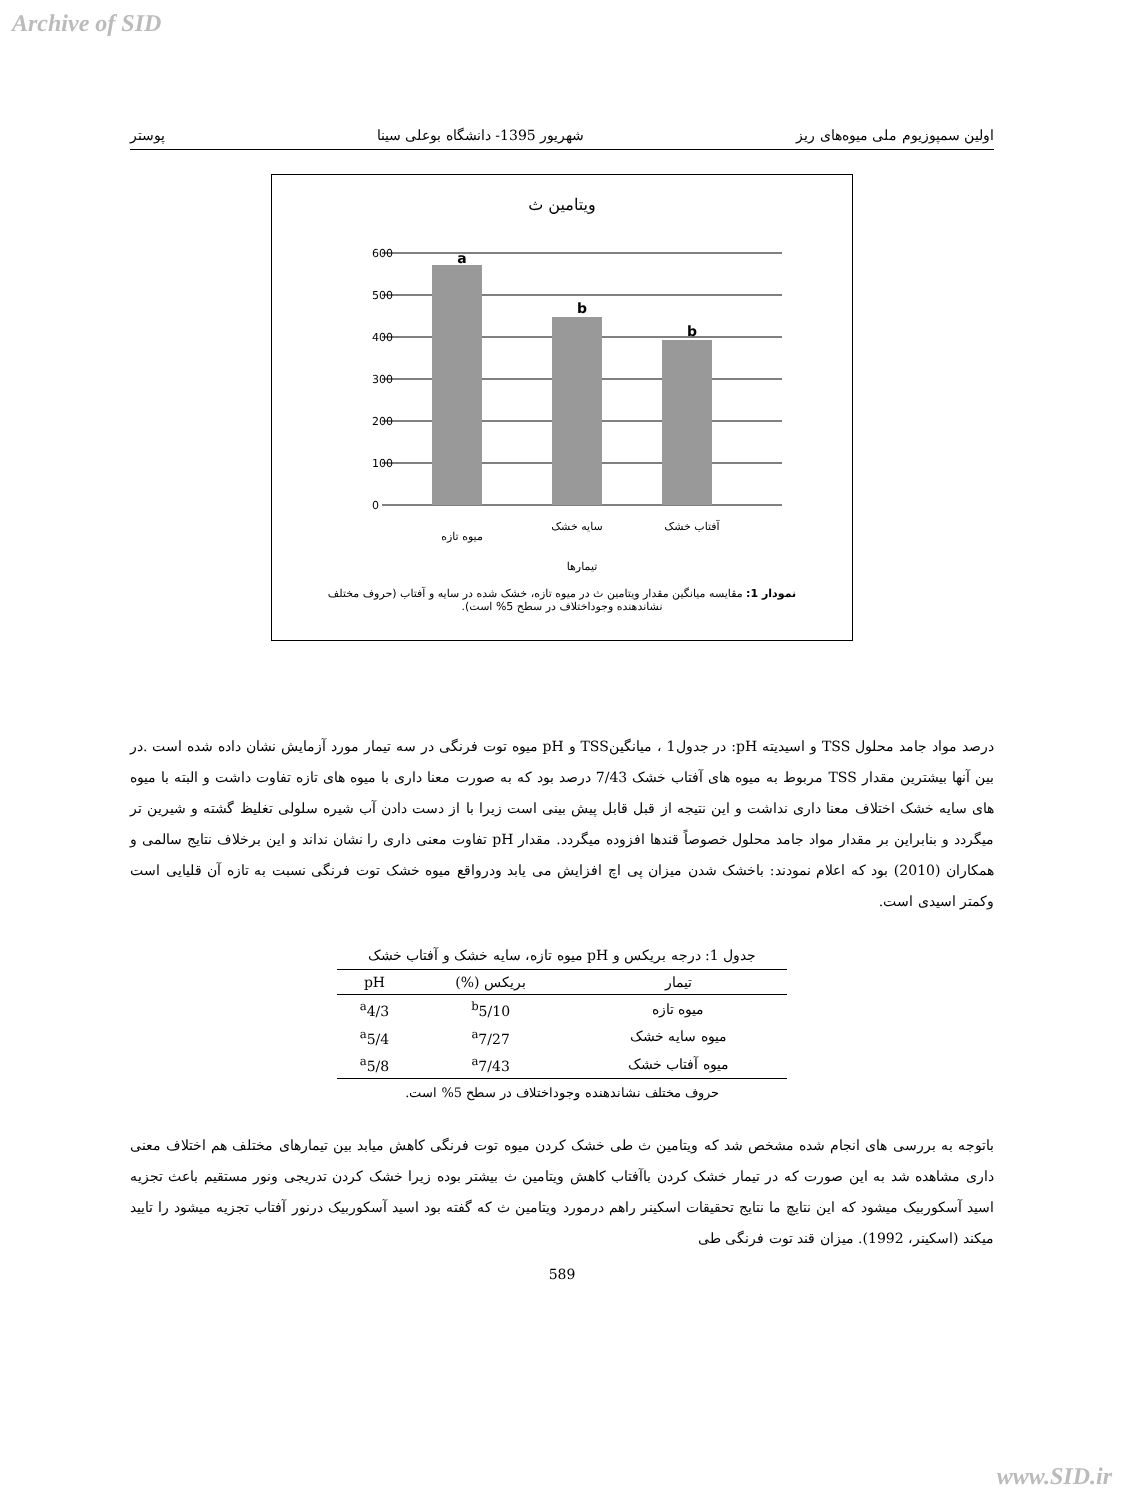Archive of SID
اولین سمپوزیوم ملی میوه‌های ریز شهریور 1395- دانشگاه بوعلی سینا پوستر
ویتامین ث
600
500
400
300
200
100
0
a
b
b
میوه تازه
سایه خشک
آفتاب خشک
تیمارها
نمودار 1: مقایسه میانگین مقدار ویتامین ث در میوه تازه، خشک شده در سایه و آفتاب (حروف مختلف نشاندهنده وجوداختلاف در سطح 5% است).
درصد مواد جامد محلول TSS و اسیدیته pH: در جدول1 ، میانگینTSS و pH میوه توت فرنگی در سه تیمار مورد آزمایش نشان داده شده است .در بین آنها بیشترین مقدار TSS مربوط به میوه های آفتاب خشک 7/43 درصد بود که به صورت معنا داری با میوه های تازه تفاوت داشت و البته با میوه های سایه خشک اختلاف معنا داری نداشت و این نتیجه از قبل قابل پیش بینی است زیرا با از دست دادن آب شیره سلولی تغلیظ گشته و شیرین تر میگردد و بنابراین بر مقدار مواد جامد محلول خصوصاً قندها افزوده میگردد. مقدار pH تفاوت معنی داری را نشان نداند و این برخلاف نتایج سالمی و همکاران (2010) بود که اعلام نمودند: باخشک شدن میزان پی اچ افزایش می یابد ودرواقع میوه خشک توت فرنگی نسبت به تازه آن قلیایی است وکمتر اسیدی است.
جدول 1: درجه بریکس و pH میوه تازه، سایه خشک و آفتاب خشک
| تیمار | بریکس (%) | pH |
| --- | --- | --- |
| میوه تازه | <sup>b</sup> 5/10 | <sup>a</sup> 4/3 |
| میوه سایه خشک | <sup>a</sup> 7/27 | <sup>a</sup> 5/4 |
| میوه آفتاب خشک | <sup>a</sup> 7/43 | <sup>a</sup> 5/8 |
حروف مختلف نشاندهنده وجوداختلاف در سطح 5% است.
باتوجه به بررسی های انجام شده مشخص شد که ویتامین ث طی خشک کردن میوه توت فرنگی کاهش میابد بین تیمارهای مختلف هم اختلاف معنی داری مشاهده شد به این صورت که در تیمار خشک کردن باآفتاب کاهش ویتامین ث بیشتر بوده زیرا خشک کردن تدریجی ونور مستقیم باعث تجزیه اسید آسکوربیک میشود که این نتایچ ما نتایج تحقیقات اسکینر راهم درمورد ویتامین ث که گفته بود اسید آسکوربیک درنور آفتاب تجزیه میشود را تایید میکند (اسکینر، 1992). میزان قند توت فرنگی طی
589
www.SID.ir